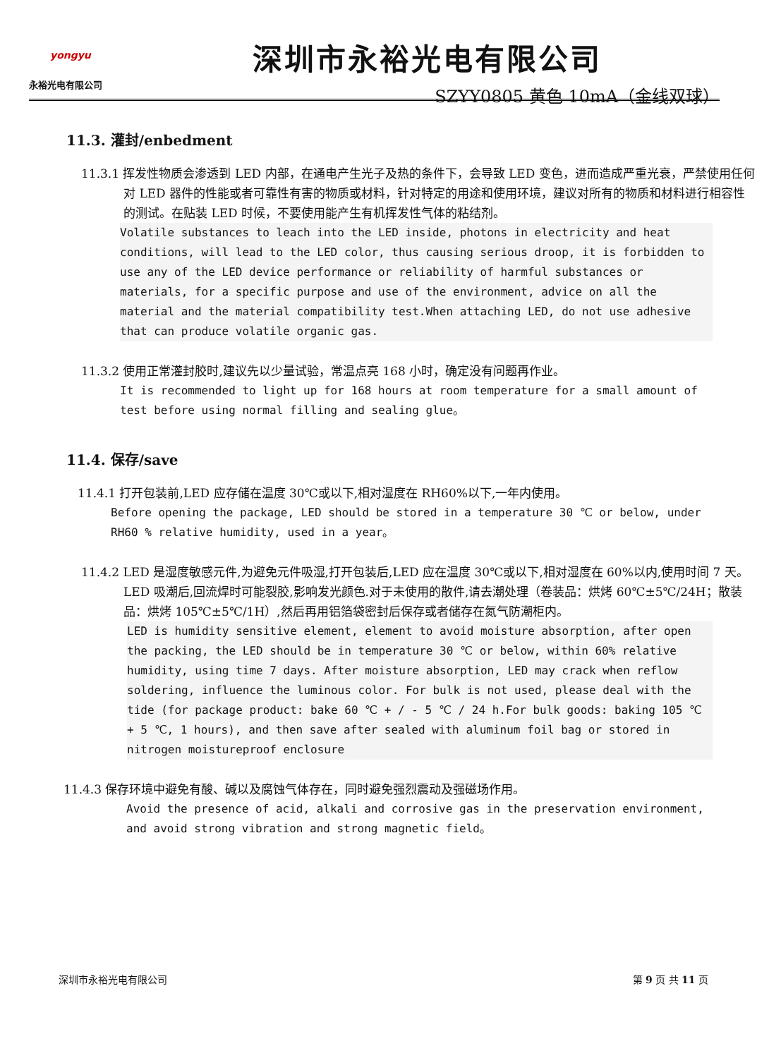yongyu
永裕光电有限公司
深圳市永裕光电有限公司
SZYY0805 黄色 10mA（金线双球）
11.3. 灌封/enbedment
11.3.1 挥发性物质会渗透到 LED 内部，在通电产生光子及热的条件下，会导致 LED 变色，进而造成严重光衰，严禁使用任何对 LED 器件的性能或者可靠性有害的物质或材料，针对特定的用途和使用环境，建议对所有的物质和材料进行相容性的测试。在贴装 LED 时候，不要使用能产生有机挥发性气体的粘结剂。
Volatile substances to leach into the LED inside, photons in electricity and heat conditions, will lead to the LED color, thus causing serious droop, it is forbidden to use any of the LED device performance or reliability of harmful substances or materials, for a specific purpose and use of the environment, advice on all the material and the material compatibility test.When attaching LED, do not use adhesive that can produce volatile organic gas.
11.3.2 使用正常灌封胶时,建议先以少量试验，常温点亮 168 小时，确定没有问题再作业。
It is recommended to light up for 168 hours at room temperature for a small amount of test before using normal filling and sealing glue。
11.4. 保存/save
11.4.1 打开包装前,LED 应存储在温度 30℃或以下,相对湿度在 RH60%以下,一年内使用。
Before opening the package, LED should be stored in a temperature 30 ℃ or below, under RH60 % relative humidity, used in a year。
11.4.2 LED 是湿度敏感元件,为避免元件吸湿,打开包装后,LED 应在温度 30℃或以下,相对湿度在 60%以内,使用时间 7 天。LED 吸潮后,回流焊时可能裂胶,影响发光颜色.对于未使用的散件,请去潮处理（卷装品：烘烤 60℃±5℃/24H；散装品：烘烤 105℃±5℃/1H）,然后再用铝箔袋密封后保存或者储存在氮气防潮柜内。
LED is humidity sensitive element, element to avoid moisture absorption, after open the packing, the LED should be in temperature 30 ℃ or below, within 60% relative humidity, using time 7 days. After moisture absorption, LED may crack when reflow soldering, influence the luminous color. For bulk is not used, please deal with the tide (for package product: bake 60 ℃ + / - 5 ℃ / 24 h.For bulk goods: baking 105 ℃ + 5 ℃, 1 hours), and then save after sealed with aluminum foil bag or stored in nitrogen moistureproof enclosure
11.4.3 保存环境中避免有酸、碱以及腐蚀气体存在，同时避免强烈震动及强磁场作用。
Avoid the presence of acid, alkali and corrosive gas in the preservation environment, and avoid strong vibration and strong magnetic field。
深圳市永裕光电有限公司 第 9 页 共 11 页